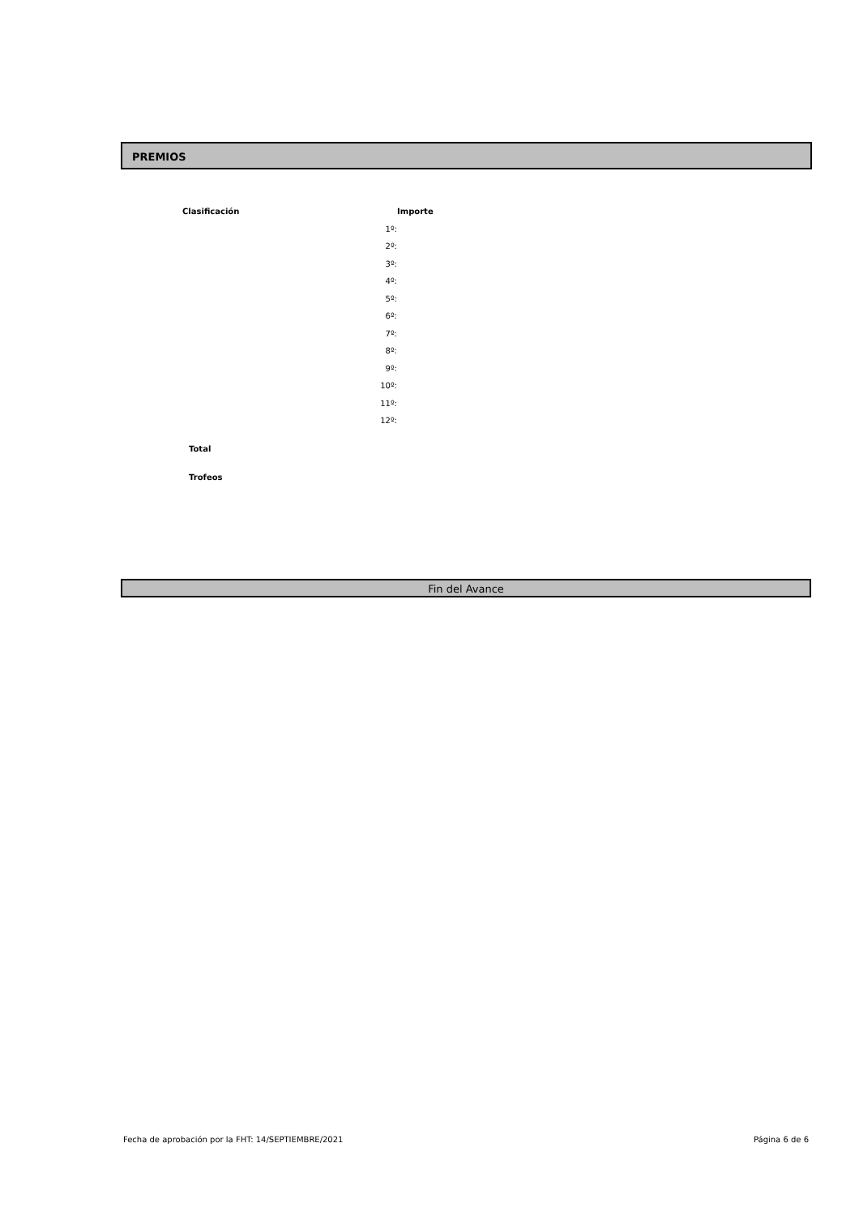PREMIOS
| Clasificación | Importe |
| --- | --- |
| 1º: | |
| 2º: | |
| 3º: | |
| 4º: | |
| 5º: | |
| 6º: | |
| 7º: | |
| 8º: | |
| 9º: | |
| 10º: | |
| 11º: | |
| 12º: | |
| Total | |
| Trofeos | |
Fin del Avance
Fecha de aprobación por la FHT: 14/SEPTIEMBRE/2021
Página 6 de 6